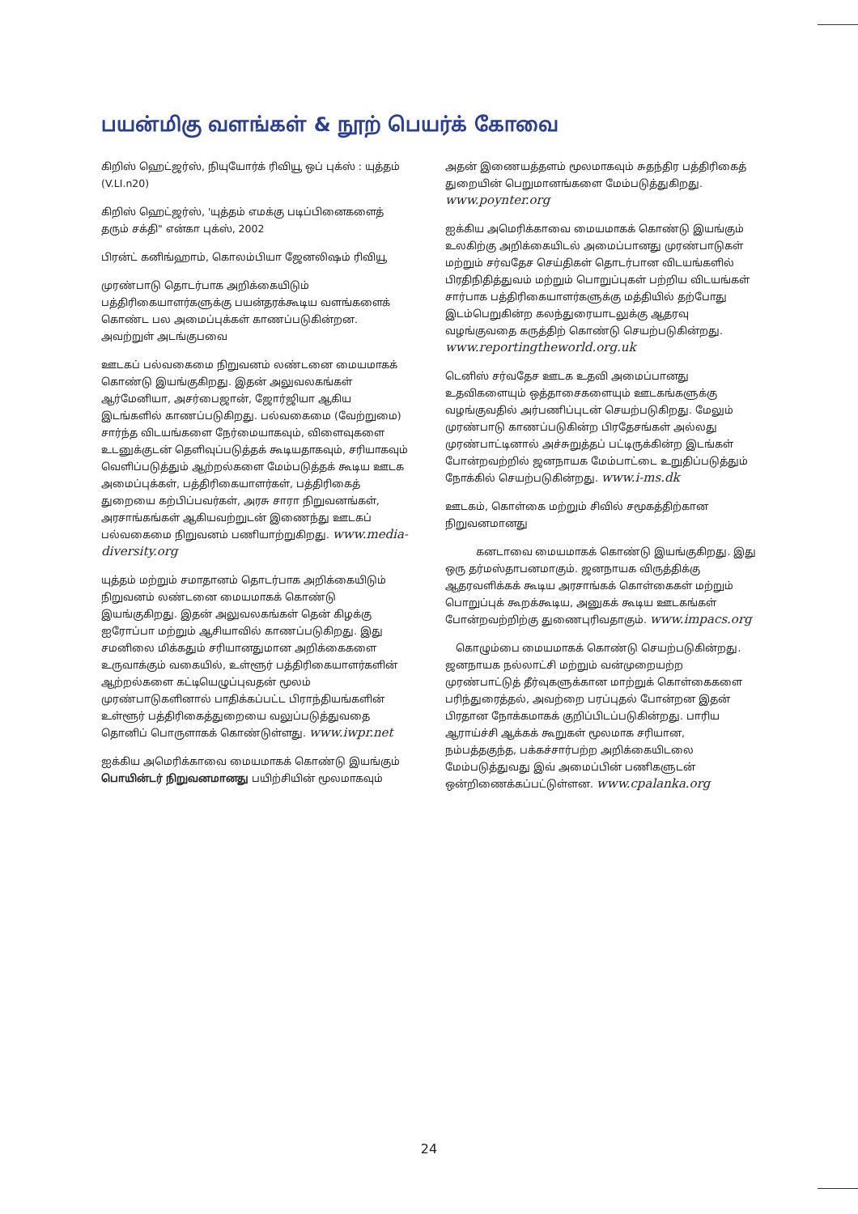பயன்மிகு வளங்கள் & நூற் பெயர்க் கோவை
கிறிஸ் ஹெட்ஜர்ஸ், நியுயோர்க் ரிவியூ ஒப் புக்ஸ் : யுத்தம் (V.LI.n20)
கிறிஸ் ஹெட்ஜர்ஸ், 'யுத்தம் எமக்கு படிப்பினைகளைத் தரும் சக்தி" என்கா புக்ஸ், 2002
பிரன்ட் கனிங்ஹாம், கொலம்பியா ஜேனலிஷம் ரிவியூ
முரண்பாடு தொடர்பாக அறிக்கையிடும் பத்திரிகையாளர்களுக்கு பயன்தரக்கூடிய வளங்களைக் கொண்ட பல அமைப்புக்கள் காணப்படுகின்றன. அவற்றுள் அடங்குபவை
ஊடகப் பல்வகைமை நிறுவனம் லண்டனை மையமாகக் கொண்டு இயங்குகிறது. இதன் அலுவலகங்கள் ஆர்மேனியா, அசர்பைஜான், ஜோர்ஜியா ஆகிய இடங்களில் காணப்படுகிறது. பல்வகைமை (வேற்றுமை) சார்ந்த விடயங்களை நேர்மையாகவும், விளைவுகளை உடனுக்குடன் தெளிவுப்படுத்தக் கூடியதாகவும், சரியாகவும் வெளிப்படுத்தும் ஆற்றல்களை மேம்படுத்தக் கூடிய ஊடக அமைப்புக்கள், பத்திரிகையாளர்கள், பத்திரிகைத் துறையை கற்பிப்பவர்கள், அரசு சாரா நிறுவனங்கள், அரசாங்கங்கள் ஆகியவற்றுடன் இணைந்து ஊடகப் பல்வகைமை நிறுவனம் பணியாற்றுகிறது. www.media-diversity.org
யுத்தம் மற்றும் சமாதானம் தொடர்பாக அறிக்கையிடும் நிறுவனம் லண்டனை மையமாகக் கொண்டு இயங்குகிறது. இதன் அலுவலகங்கள் தென் கிழக்கு ஐரோப்பா மற்றும் ஆசியாவில் காணப்படுகிறது. இது சமனிலை மிக்கதும் சரியானதுமான அறிக்கைகளை உருவாக்கும் வகையில், உள்ளூர் பத்திரிகையாளர்களின் ஆற்றல்களை கட்டியெழுப்புவதன் மூலம் முரண்பாடுகளினால் பாதிக்கப்பட்ட பிராந்தியங்களின் உள்ளூர் பத்திரிகைத்துறையை வலுப்படுத்துவதை தொனிப் பொருளாகக் கொண்டுள்ளது. www.iwpr.net
ஐக்கிய அமெரிக்காவை மையமாகக் கொண்டு இயங்கும் பொயின்டர் நிறுவனமானது பயிற்சியின் மூலமாகவும்
அதன் இணையத்தளம் மூலமாகவும் சுதந்திர பத்திரிகைத் துறையின் பெறுமானங்களை மேம்படுத்துகிறது. www.poynter.org
ஐக்கிய அமெரிக்காவை மையமாகக் கொண்டு இயங்கும் உலகிற்கு அறிக்கையிடல் அமைப்பானது முரண்பாடுகள் மற்றும் சர்வதேச செய்திகள் தொடர்பான விடயங்களில் பிரதிநிதித்துவம் மற்றும் பொறுப்புகள் பற்றிய விடயங்கள் சார்பாக பத்திரிகையாளர்களுக்கு மத்தியில் தற்போது இடம்பெறுகின்ற கலந்துரையாடலுக்கு ஆதரவு வழங்குவதை கருத்திற் கொண்டு செயற்படுகின்றது. www.reportingtheworld.org.uk
டெனிஸ் சர்வதேச ஊடக உதவி அமைப்பானது உதவிகளையும் ஒத்தாசைகளையும் ஊடகங்களுக்கு வழங்குவதில் அர்பணிப்புடன் செயற்படுகிறது. மேலும் முரண்பாடு காணப்படுகின்ற பிரதேசங்கள் அல்லது முரண்பாட்டினால் அச்சுறுத்தப் பட்டிருக்கின்ற இடங்கள் போன்றவற்றில் ஜனநாயக மேம்பாட்டை உறுதிப்படுத்தும் நோக்கில் செயற்படுகின்றது. www.i-ms.dk
ஊடகம், கொள்கை மற்றும் சிவில் சமூகத்திற்கான நிறுவனமானது
   கனடாவை மையமாகக் கொண்டு இயங்குகிறது. இது ஒரு தர்மஸ்தாபனமாகும். ஜனநாயக விருத்திக்கு ஆதரவளிக்கக் கூடிய அரசாங்கக் கொள்கைகள் மற்றும் பொறுப்புக் கூறக்கூடிய, அனுகக் கூடிய ஊடகங்கள் போன்றவற்றிற்கு துணைபுரிவதாகும். www.impacs.org
 கொழும்பை மையமாகக் கொண்டு செயற்படுகின்றது. ஜனநாயக நல்லாட்சி மற்றும் வன்முறையற்ற முரண்பாட்டுத் தீர்வுகளுக்கான மாற்றுக் கொள்கைகளை பரிந்துரைத்தல், அவற்றை பரப்புதல் போன்றன இதன் பிரதான நோக்கமாகக் குறிப்பிடப்படுகின்றது. பாரிய ஆராய்ச்சி ஆக்கக் கூறுகள் மூலமாக சரியான, நம்பத்தகுந்த, பக்கச்சார்பற்ற அறிக்கையிடலை மேம்படுத்துவது இவ் அமைப்பின் பணிகளுடன் ஒன்றிணைக்கப்பட்டுள்ளன. www.cpalanka.org
24